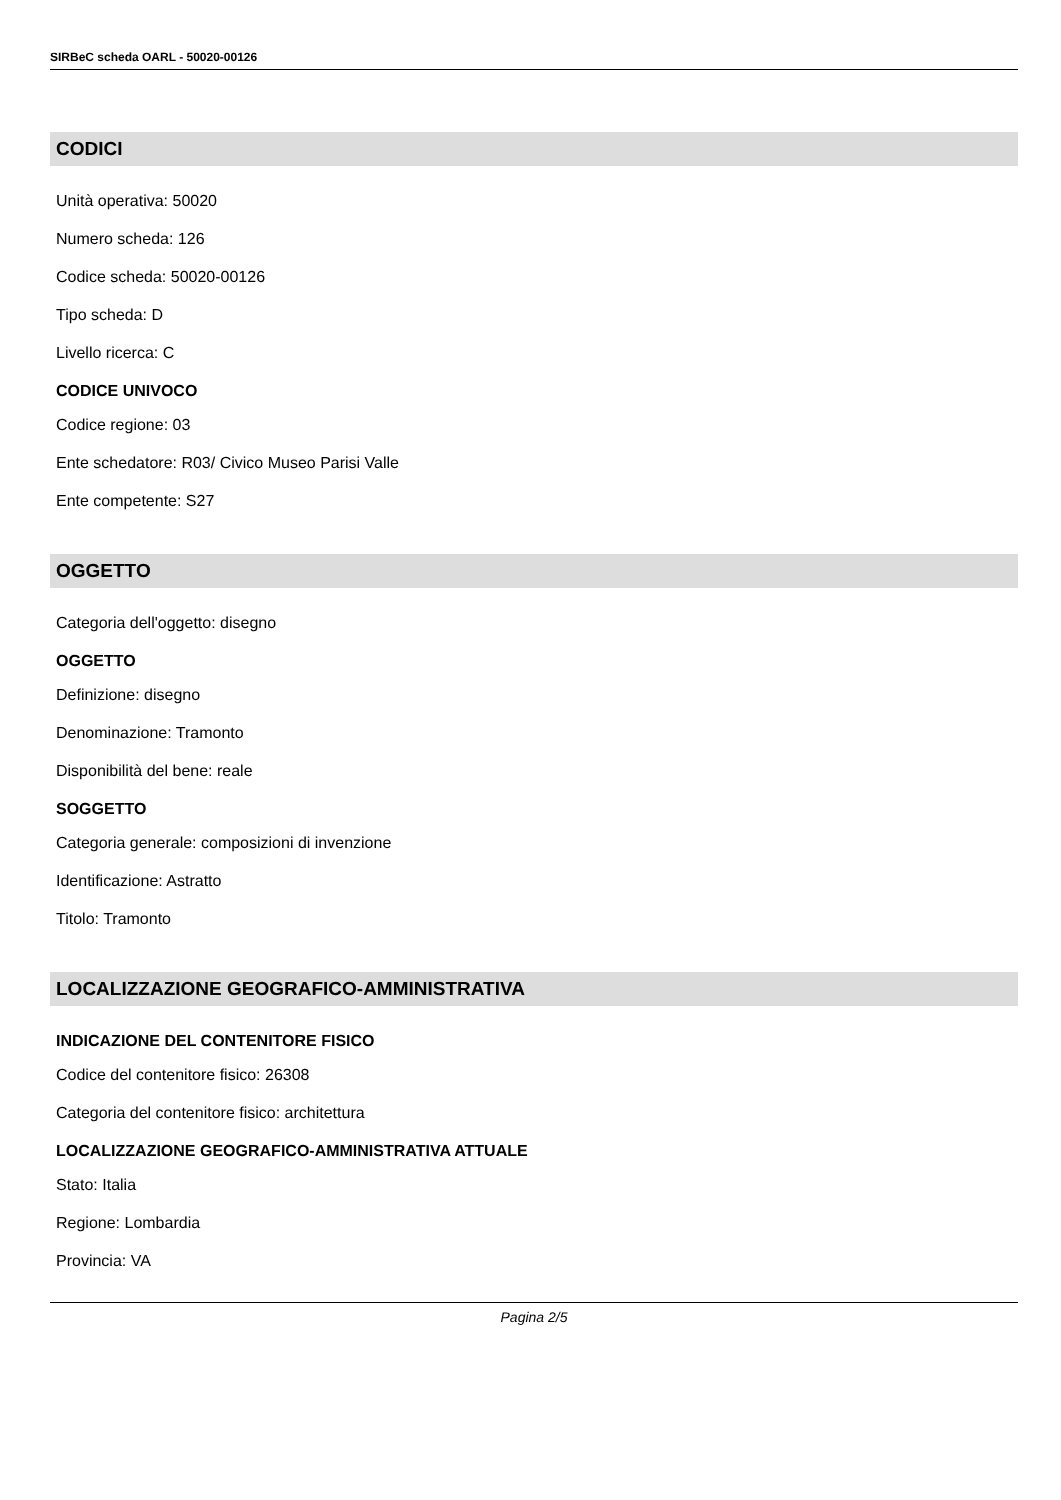SIRBeC scheda OARL - 50020-00126
CODICI
Unità operativa: 50020
Numero scheda: 126
Codice scheda: 50020-00126
Tipo scheda: D
Livello ricerca: C
CODICE UNIVOCO
Codice regione: 03
Ente schedatore: R03/ Civico Museo Parisi Valle
Ente competente: S27
OGGETTO
Categoria dell'oggetto: disegno
OGGETTO
Definizione: disegno
Denominazione: Tramonto
Disponibilità del bene: reale
SOGGETTO
Categoria generale: composizioni di invenzione
Identificazione: Astratto
Titolo: Tramonto
LOCALIZZAZIONE GEOGRAFICO-AMMINISTRATIVA
INDICAZIONE DEL CONTENITORE FISICO
Codice del contenitore fisico: 26308
Categoria del contenitore fisico: architettura
LOCALIZZAZIONE GEOGRAFICO-AMMINISTRATIVA ATTUALE
Stato: Italia
Regione: Lombardia
Provincia: VA
Pagina 2/5